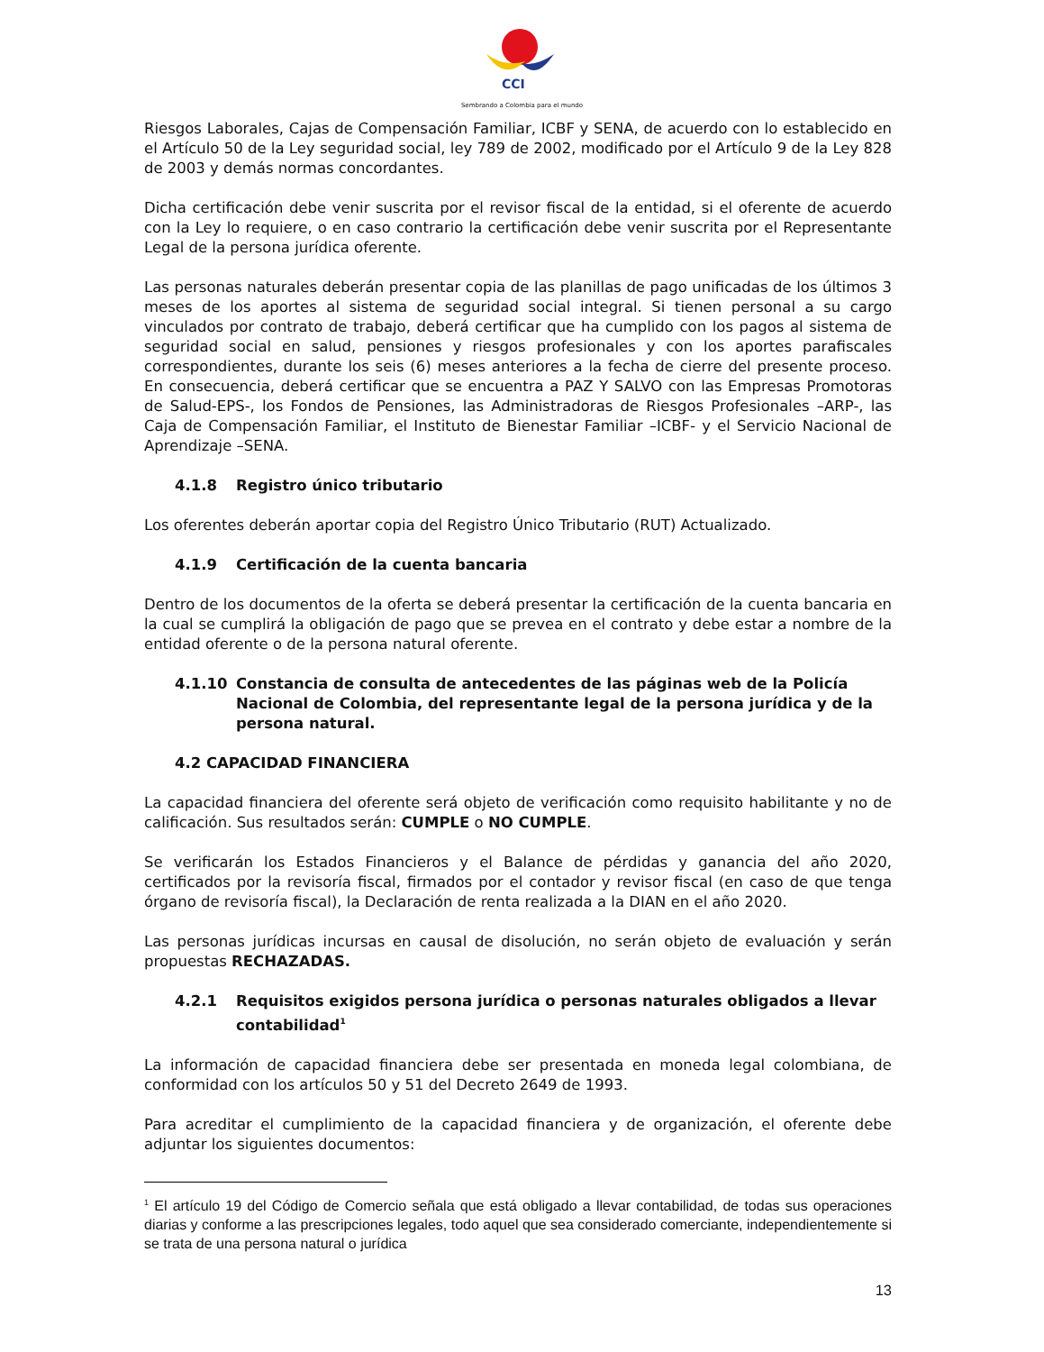CCI
Sembrando a Colombia para el mundo
Riesgos Laborales, Cajas de Compensación Familiar, ICBF y SENA, de acuerdo con lo establecido en el Artículo 50 de la Ley seguridad social, ley 789 de 2002, modificado por el Artículo 9 de la Ley 828 de 2003 y demás normas concordantes.
Dicha certificación debe venir suscrita por el revisor fiscal de la entidad, si el oferente de acuerdo con la Ley lo requiere, o en caso contrario la certificación debe venir suscrita por el Representante Legal de la persona jurídica oferente.
Las personas naturales deberán presentar copia de las planillas de pago unificadas de los últimos 3 meses de los aportes al sistema de seguridad social integral. Si tienen personal a su cargo vinculados por contrato de trabajo, deberá certificar que ha cumplido con los pagos al sistema de seguridad social en salud, pensiones y riesgos profesionales y con los aportes parafiscales correspondientes, durante los seis (6) meses anteriores a la fecha de cierre del presente proceso. En consecuencia, deberá certificar que se encuentra a PAZ Y SALVO con las Empresas Promotoras de Salud-EPS-, los Fondos de Pensiones, las Administradoras de Riesgos Profesionales –ARP-, las Caja de Compensación Familiar, el Instituto de Bienestar Familiar –ICBF- y el Servicio Nacional de Aprendizaje –SENA.
4.1.8 Registro único tributario
Los oferentes deberán aportar copia del Registro Único Tributario (RUT) Actualizado.
4.1.9 Certificación de la cuenta bancaria
Dentro de los documentos de la oferta se deberá presentar la certificación de la cuenta bancaria en la cual se cumplirá la obligación de pago que se prevea en el contrato y debe estar a nombre de la entidad oferente o de la persona natural oferente.
4.1.10 Constancia de consulta de antecedentes de las páginas web de la Policía Nacional de Colombia, del representante legal de la persona jurídica y de la persona natural.
4.2 CAPACIDAD FINANCIERA
La capacidad financiera del oferente será objeto de verificación como requisito habilitante y no de calificación. Sus resultados serán: CUMPLE o NO CUMPLE.
Se verificarán los Estados Financieros y el Balance de pérdidas y ganancia del año 2020, certificados por la revisoría fiscal, firmados por el contador y revisor fiscal (en caso de que tenga órgano de revisoría fiscal), la Declaración de renta realizada a la DIAN en el año 2020.
Las personas jurídicas incursas en causal de disolución, no serán objeto de evaluación y serán propuestas RECHAZADAS.
4.2.1 Requisitos exigidos persona jurídica o personas naturales obligados a llevar contabilidad<sup>1</sup>
La información de capacidad financiera debe ser presentada en moneda legal colombiana, de conformidad con los artículos 50 y 51 del Decreto 2649 de 1993.
Para acreditar el cumplimiento de la capacidad financiera y de organización, el oferente debe adjuntar los siguientes documentos:
<sup>1</sup> El artículo 19 del Código de Comercio señala que está obligado a llevar contabilidad, de todas sus operaciones diarias y conforme a las prescripciones legales, todo aquel que sea considerado comerciante, independientemente si se trata de una persona natural o jurídica
13